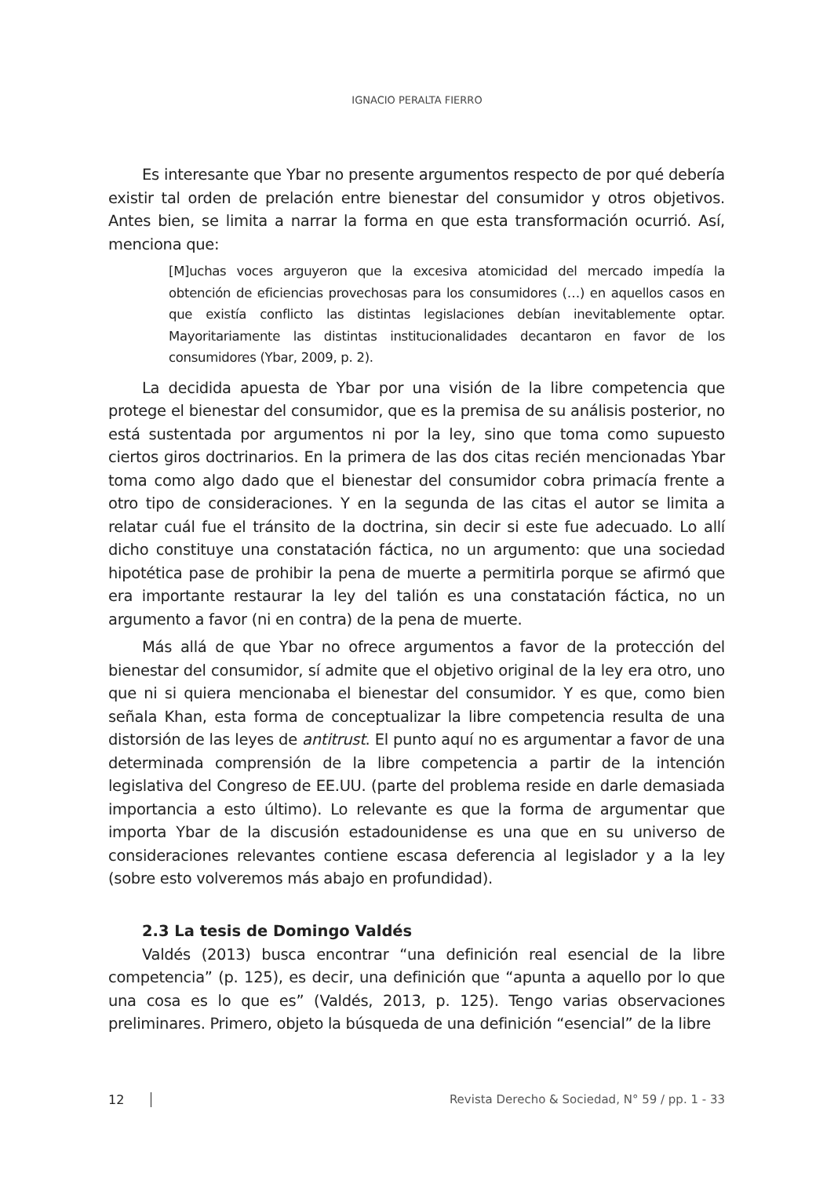IGNACIO PERALTA FIERRO
Es interesante que Ybar no presente argumentos respecto de por qué debería existir tal orden de prelación entre bienestar del consumidor y otros objetivos. Antes bien, se limita a narrar la forma en que esta transformación ocurrió. Así, menciona que:
[M]uchas voces arguyeron que la excesiva atomicidad del mercado impedía la obtención de eficiencias provechosas para los consumidores (…) en aquellos casos en que existía conflicto las distintas legislaciones debían inevitablemente optar. Mayoritariamente las distintas institucionalidades decantaron en favor de los consumidores (Ybar, 2009, p. 2).
La decidida apuesta de Ybar por una visión de la libre competencia que protege el bienestar del consumidor, que es la premisa de su análisis posterior, no está sustentada por argumentos ni por la ley, sino que toma como supuesto ciertos giros doctrinarios. En la primera de las dos citas recién mencionadas Ybar toma como algo dado que el bienestar del consumidor cobra primacía frente a otro tipo de consideraciones. Y en la segunda de las citas el autor se limita a relatar cuál fue el tránsito de la doctrina, sin decir si este fue adecuado. Lo allí dicho constituye una constatación fáctica, no un argumento: que una sociedad hipotética pase de prohibir la pena de muerte a permitirla porque se afirmó que era importante restaurar la ley del talión es una constatación fáctica, no un argumento a favor (ni en contra) de la pena de muerte.
Más allá de que Ybar no ofrece argumentos a favor de la protección del bienestar del consumidor, sí admite que el objetivo original de la ley era otro, uno que ni si quiera mencionaba el bienestar del consumidor. Y es que, como bien señala Khan, esta forma de conceptualizar la libre competencia resulta de una distorsión de las leyes de antitrust. El punto aquí no es argumentar a favor de una determinada comprensión de la libre competencia a partir de la intención legislativa del Congreso de EE.UU. (parte del problema reside en darle demasiada importancia a esto último). Lo relevante es que la forma de argumentar que importa Ybar de la discusión estadounidense es una que en su universo de consideraciones relevantes contiene escasa deferencia al legislador y a la ley (sobre esto volveremos más abajo en profundidad).
2.3 La tesis de Domingo Valdés
Valdés (2013) busca encontrar “una definición real esencial de la libre competencia” (p. 125), es decir, una definición que “apunta a aquello por lo que una cosa es lo que es” (Valdés, 2013, p. 125). Tengo varias observaciones preliminares. Primero, objeto la búsqueda de una definición “esencial” de la libre
12 Revista Derecho & Sociedad, N° 59 / pp. 1 - 33